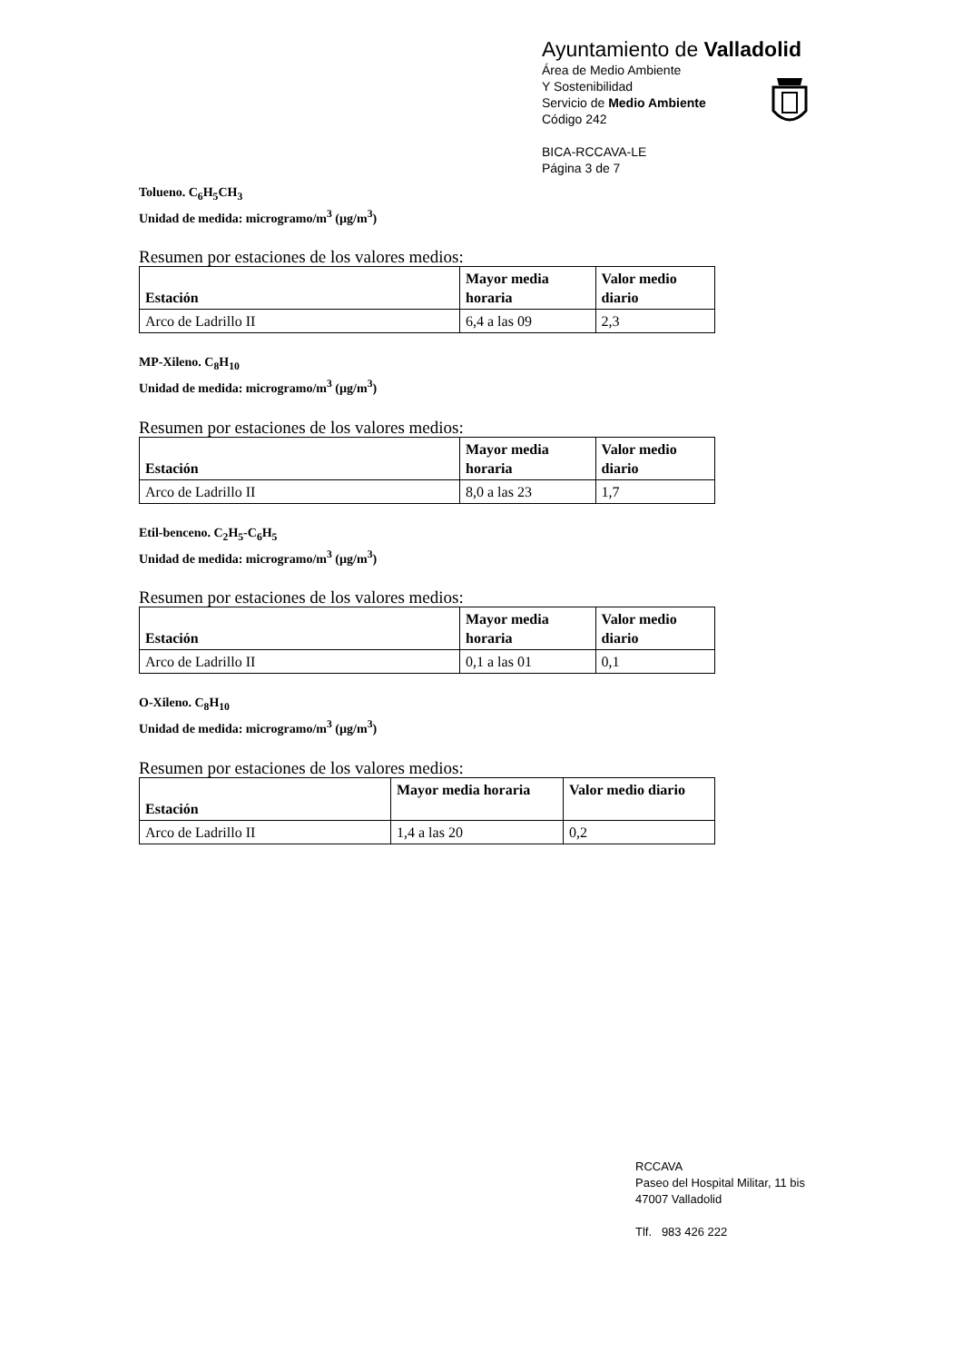Ayuntamiento de Valladolid
Área de Medio Ambiente
Y Sostenibilidad
Servicio de Medio Ambiente
Código 242
BICA-RCCAVA-LE
Página 3 de 7
Tolueno. C<sub>6</sub>H<sub>5</sub>CH<sub>3</sub>
Unidad de medida: microgramo/m<sup>3</sup> (µg/m<sup>3</sup>)
Resumen por estaciones de los valores medios:
| Estación | Mayor media horaria | Valor medio diario |
| --- | --- | --- |
| Arco de Ladrillo II | 6,4 a las 09 | 2,3 |
MP-Xileno. C<sub>8</sub>H<sub>10</sub>
Unidad de medida: microgramo/m<sup>3</sup> (µg/m<sup>3</sup>)
Resumen por estaciones de los valores medios:
| Estación | Mayor media horaria | Valor medio diario |
| --- | --- | --- |
| Arco de Ladrillo II | 8,0 a las 23 | 1,7 |
Etil-benceno. C<sub>2</sub>H<sub>5</sub>-C<sub>6</sub>H<sub>5</sub>
Unidad de medida: microgramo/m<sup>3</sup> (µg/m<sup>3</sup>)
Resumen por estaciones de los valores medios:
| Estación | Mayor media horaria | Valor medio diario |
| --- | --- | --- |
| Arco de Ladrillo II | 0,1 a las 01 | 0,1 |
O-Xileno. C<sub>8</sub>H<sub>10</sub>
Unidad de medida: microgramo/m<sup>3</sup> (µg/m<sup>3</sup>)
Resumen por estaciones de los valores medios:
| Estación | Mayor media horaria | Valor medio diario |
| --- | --- | --- |
| Arco de Ladrillo II | 1,4 a las 20 | 0,2 |
RCCAVA
Paseo del Hospital Militar, 11 bis
47007 Valladolid
Tlf. 983 426 222